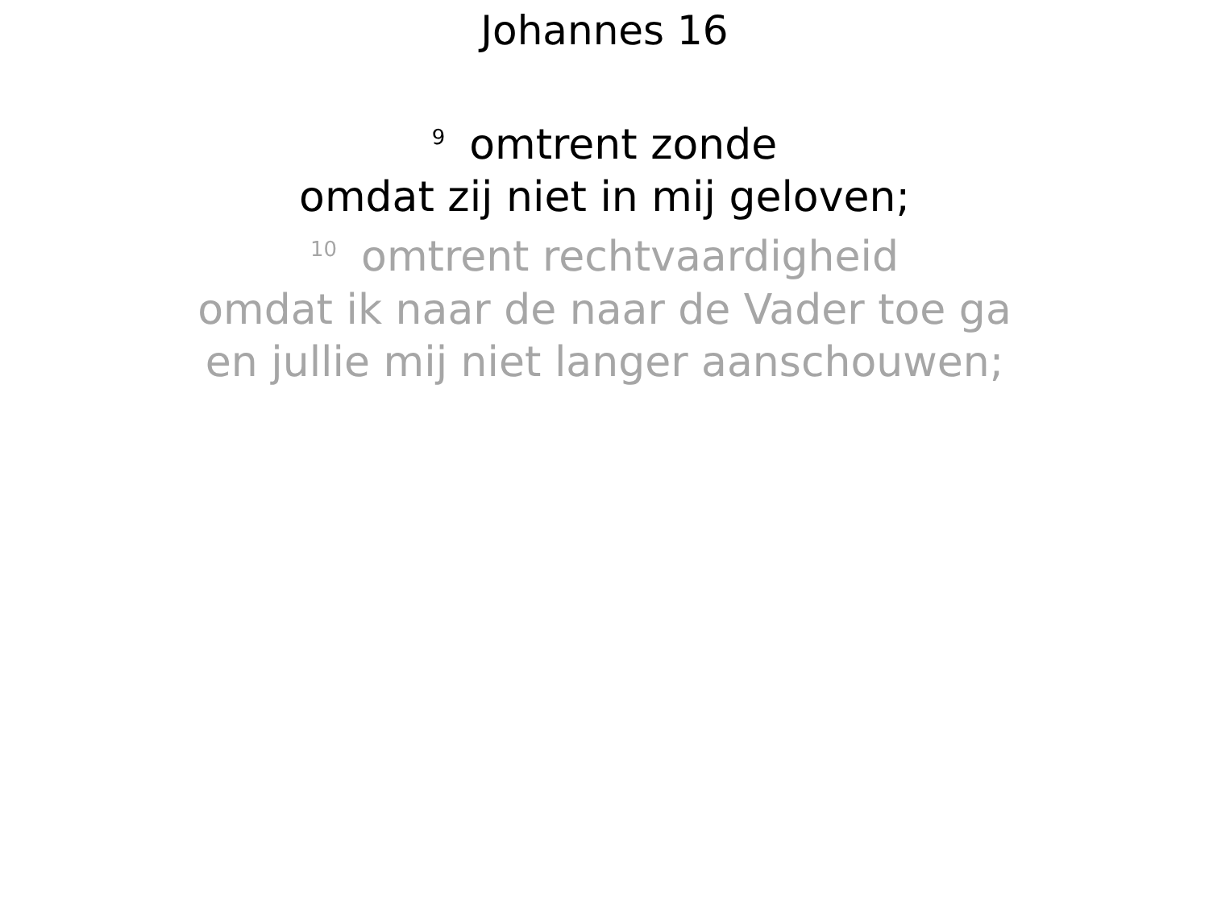Johannes 16
<sup>9</sup> omtrent zonde
omdat zij niet in mij geloven;
<sup>10</sup> omtrent rechtvaardigheid
omdat ik naar de naar de Vader toe ga
en jullie mij niet langer aanschouwen;